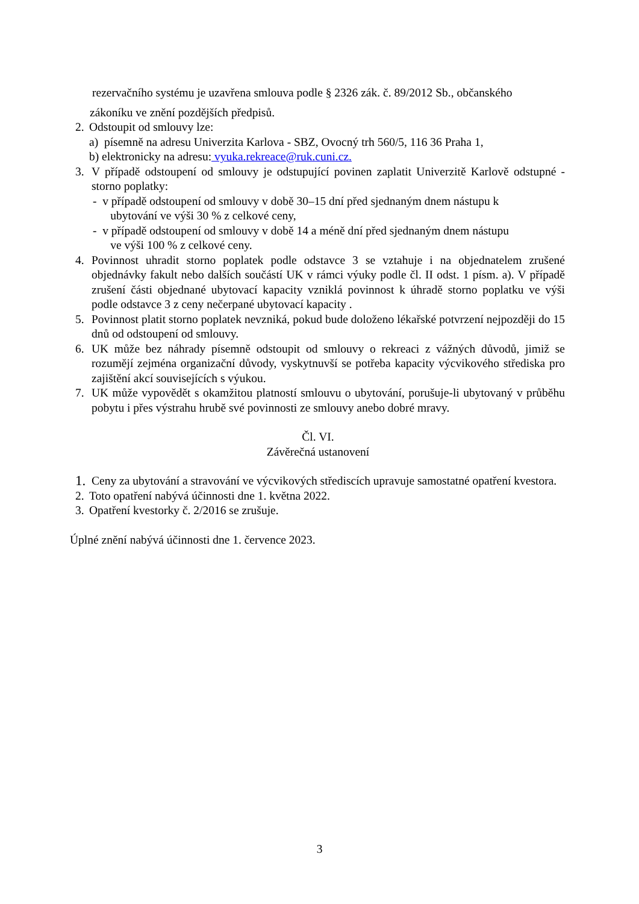rezervačního systému je uzavřena smlouva podle § 2326 zák. č. 89/2012 Sb., občanského
zákoníku ve znění pozdějších předpisů.
2. Odstoupit od smlouvy lze:
a) písemně na adresu Univerzita Karlova - SBZ, Ovocný trh 560/5, 116 36 Praha 1,
b) elektronicky na adresu: vyuka.rekreace@ruk.cuni.cz.
3. V případě odstoupení od smlouvy je odstupující povinen zaplatit Univerzitě Karlově odstupné - storno poplatky:
- v případě odstoupení od smlouvy v době 30–15 dní před sjednaným dnem nástupu k
ubytování ve výši 30 % z celkové ceny,
- v případě odstoupení od smlouvy v době 14 a méně dní před sjednaným dnem nástupu
ve výši 100 % z celkové ceny.
4. Povinnost uhradit storno poplatek podle odstavce 3 se vztahuje i na objednatelem zrušené objednávky fakult nebo dalších součástí UK v rámci výuky podle čl. II odst. 1 písm. a). V případě zrušení části objednané ubytovací kapacity vzniklá povinnost k úhradě storno poplatku ve výši podle odstavce 3 z ceny nečerpané ubytovací kapacity .
5. Povinnost platit storno poplatek nevzniká, pokud bude doloženo lékařské potvrzení nejpozději do 15 dnů od odstoupení od smlouvy.
6. UK může bez náhrady písemně odstoupit od smlouvy o rekreaci z vážných důvodů, jimiž se rozumějí zejména organizační důvody, vyskytnuvší se potřeba kapacity výcvikového střediska pro zajištění akcí souvisejících s výukou.
7. UK může vypovědět s okamžitou platností smlouvu o ubytování, porušuje-li ubytovaný v průběhu pobytu i přes výstrahu hrubě své povinnosti ze smlouvy anebo dobré mravy.
Čl. VI.
Závěrečná ustanovení
1. Ceny za ubytování a stravování ve výcvikových střediscích upravuje samostatné opatření kvestora.
2. Toto opatření nabývá účinnosti dne 1. května 2022.
3. Opatření kvestorky č. 2/2016 se zrušuje.
Úplné znění nabývá účinnosti dne 1. července 2023.
3